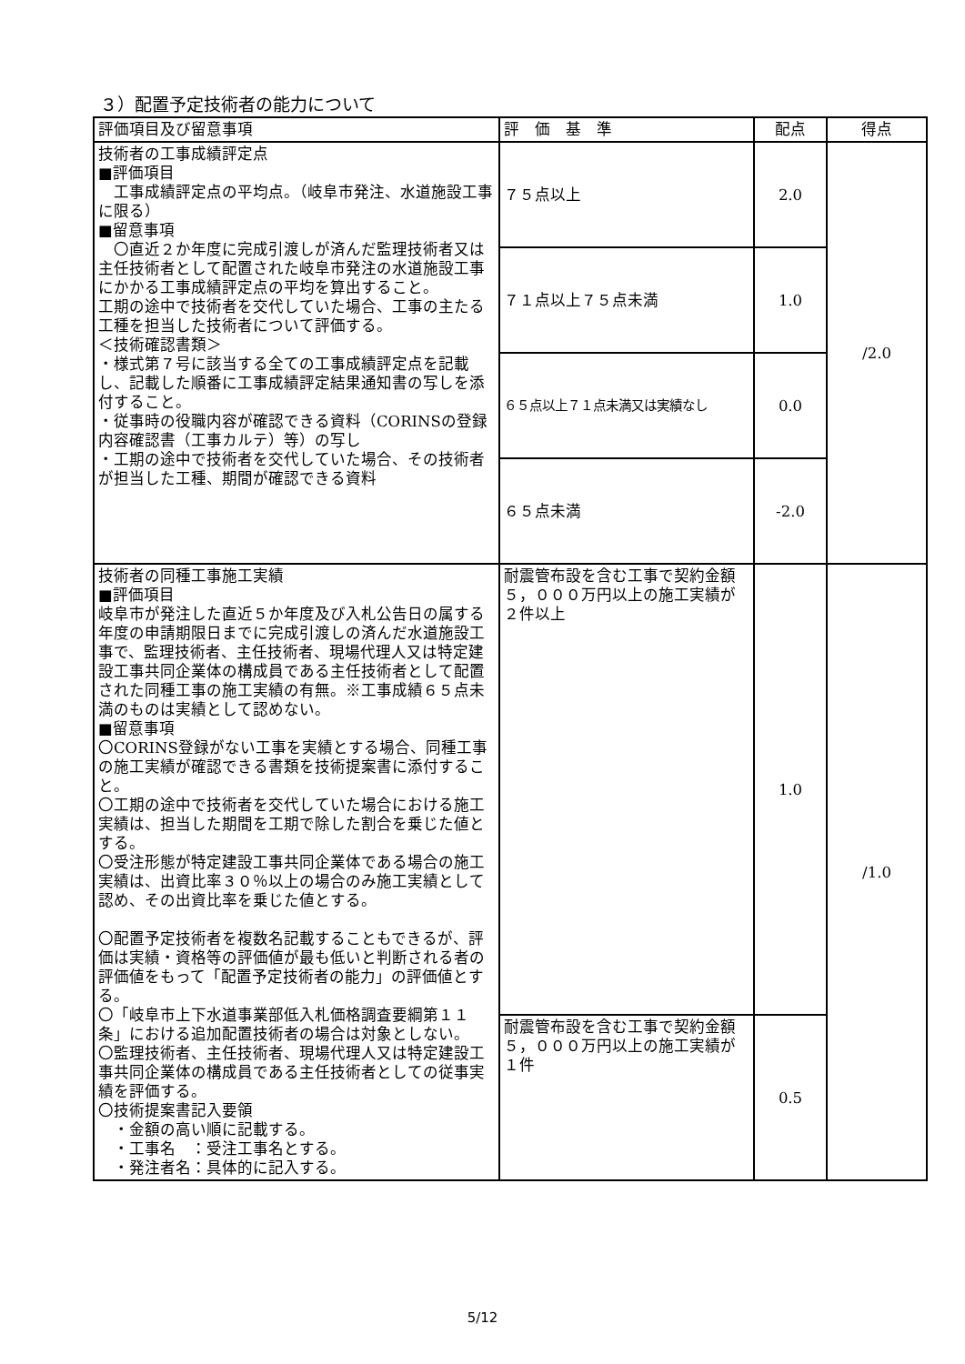３）配置予定技術者の能力について
| 評価項目及び留意事項 | 評 価 基 準 | 配点 | 得点 |
| --- | --- | --- | --- |
| 技術者の工事成績評定点 ■評価項目 工事成績評定点の平均点。（岐阜市発注、水道施設工事に限る） ■留意事項 〇直近２か年度に完成引渡しが済んだ監理技術者又は主任技術者として配置された岐阜市発注の水道施設工事にかかる工事成績評定点の平均を算出すること。 工期の途中で技術者を交代していた場合、工事の主たる工種を担当した技術者について評価する。 ＜技術確認書類＞ ・様式第７号に該当する全ての工事成績評定点を記載し、記載した順番に工事成績評定結果通知書の写しを添付すること。 ・従事時の役職内容が確認できる資料（CORINSの登録内容確認書（工事カルテ）等）の写し ・工期の途中で技術者を交代していた場合、その技術者が担当した工種、期間が確認できる資料 | ７５点以上 | 2.0 | /2.0 |
| | ７１点以上７５点未満 | 1.0 | |
| | ６５点以上７１点未満又は実績なし | 0.0 | |
| | ６５点未満 | -2.0 | |
| 技術者の同種工事施工実績 ■評価項目 岐阜市が発注した直近５か年度及び入札公告日の属する年度の申請期限日までに完成引渡しの済んだ水道施設工事で、監理技術者、主任技術者、現場代理人又は特定建設工事共同企業体の構成員である主任技術者として配置された同種工事の施工実績の有無。※工事成績６５点未満のものは実績として認めない。 ■留意事項 〇CORINS登録がない工事を実績とする場合、同種工事の施工実績が確認できる書類を技術提案書に添付すること。 〇工期の途中で技術者を交代していた場合における施工実績は、担当した期間を工期で除した割合を乗じた値とする。 〇受注形態が特定建設工事共同企業体である場合の施工実績は、出資比率３０％以上の場合のみ施工実績として認め、その出資比率を乗じた値とする。 〇配置予定技術者を複数名記載することもできるが、評価は実績・資格等の評価値が最も低いと判断される者の評価値をもって「配置予定技術者の能力」の評価値とする。 〇「岐阜市上下水道事業部低入札価格調査要綱第１１条」における追加配置技術者の場合は対象としない。 〇監理技術者、主任技術者、現場代理人又は特定建設工事共同企業体の構成員である主任技術者としての従事実績を評価する。 〇技術提案書記入要領 ・金額の高い順に記載する。 ・工事名 ：受注工事名とする。 ・発注者名：具体的に記入する。 | 耐震管布設を含む工事で契約金額５，０００万円以上の施工実績が２件以上 | 1.0 | /1.0 |
| | 耐震管布設を含む工事で契約金額５，０００万円以上の施工実績が１件 | 0.5 | |
5/12